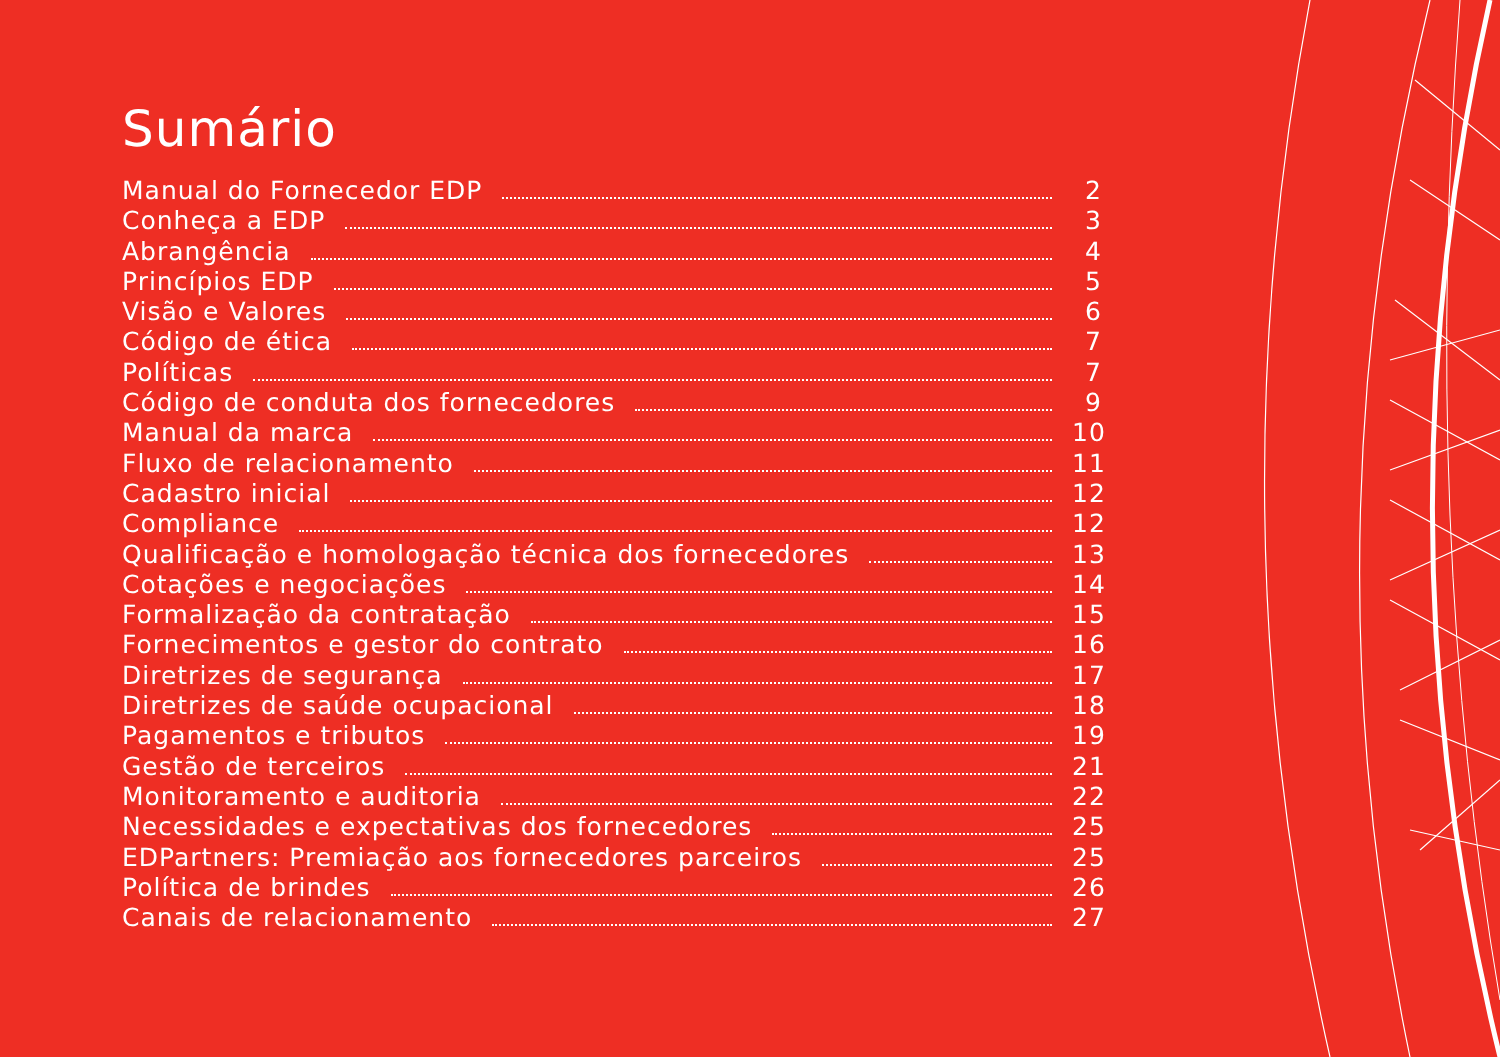Sumário
Manual do Fornecedor EDP 2
Conheça a EDP 3
Abrangência 4
Princípios EDP 5
Visão e Valores 6
Código de ética 7
Políticas 7
Código de conduta dos fornecedores 9
Manual da marca 10
Fluxo de relacionamento 11
Cadastro inicial 12
Compliance 12
Qualificação e homologação técnica dos fornecedores 13
Cotações e negociações 14
Formalização da contratação 15
Fornecimentos e gestor do contrato 16
Diretrizes de segurança 17
Diretrizes de saúde ocupacional 18
Pagamentos e tributos 19
Gestão de terceiros 21
Monitoramento e auditoria 22
Necessidades e expectativas dos fornecedores 25
EDPartners: Premiação aos fornecedores parceiros 25
Política de brindes 26
Canais de relacionamento 27